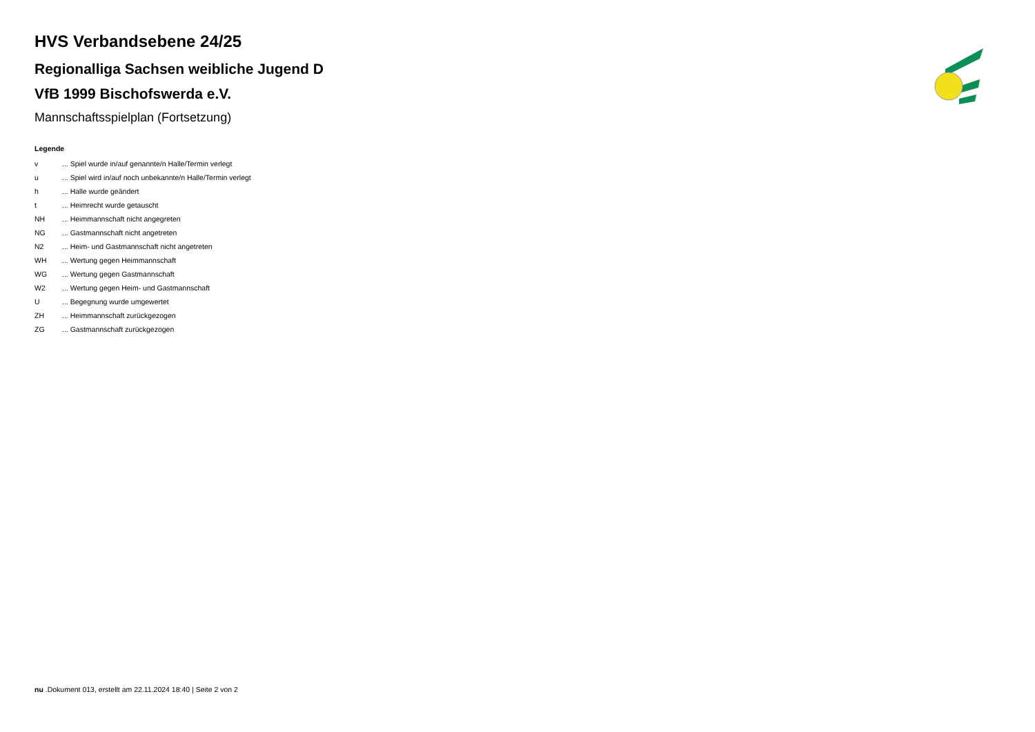HVS Verbandsebene 24/25
Regionalliga Sachsen weibliche Jugend D
VfB 1999 Bischofswerda e.V.
Mannschaftsspielplan (Fortsetzung)
Legende
| v | ... Spiel wurde in/auf genannte/n Halle/Termin verlegt |
| u | ... Spiel wird in/auf noch unbekannte/n Halle/Termin verlegt |
| h | ... Halle wurde geändert |
| t | ... Heimrecht wurde getauscht |
| NH | ... Heimmannschaft nicht angegreten |
| NG | ... Gastmannschaft nicht angetreten |
| N2 | ... Heim- und Gastmannschaft nicht angetreten |
| WH | ... Wertung gegen Heimmannschaft |
| WG | ... Wertung gegen Gastmannschaft |
| W2 | ... Wertung gegen Heim- und Gastmannschaft |
| U | ... Begegnung wurde umgewertet |
| ZH | ... Heimmannschaft zurückgezogen |
| ZG | ... Gastmannschaft zurückgezogen |
nu .Dokument 013, erstellt am 22.11.2024 18:40 | Seite 2 von 2